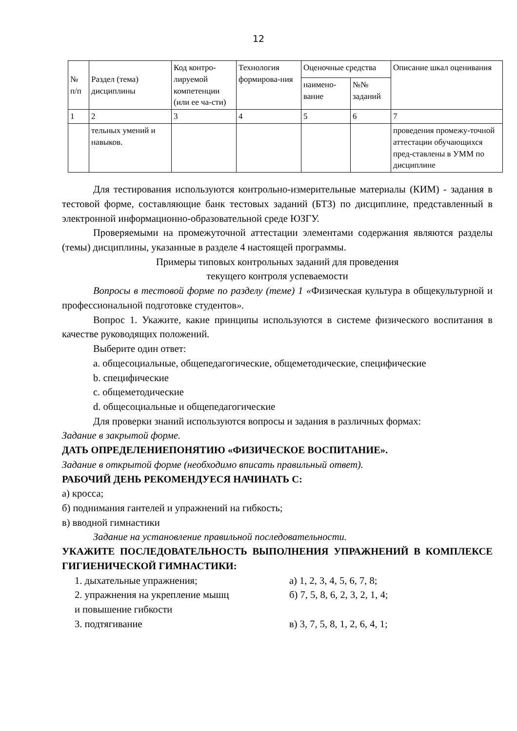12
| № п/п | Раздел (тема) дисциплины | Код контро-лируемой компетенции (или ее ча-сти) | Технология формирова-ния | Оценочные средства | | Описание шкал оценивания |
| --- | --- | --- | --- | --- | --- | --- |
| | | | | наимено-вание | №№ заданий | |
| 1 | 2 | 3 | 4 | 5 | 6 | 7 |
| | тельных умений и навыков. | | | | | проведения промежу-точной аттестации обучающихся пред-ставлены в УММ по дисциплине |
Для тестирования используются контрольно-измерительные материалы (КИМ) - задания в тестовой форме, составляющие банк тестовых заданий (БТЗ) по дисциплине, представленный в электронной информационно-образовательной среде ЮЗГУ.
Проверяемыми на промежуточной аттестации элементами содержания являются разделы (темы) дисциплины, указанные в разделе 4 настоящей программы.
Примеры типовых контрольных заданий для проведения
текущего контроля успеваемости
Вопросы в тестовой форме по разделу (теме) 1 «Физическая культура в общекультурной и профессиональной подготовке студентов».
Вопрос 1. Укажите, какие принципы используются в системе физического воспитания в качестве руководящих положений.
Выберите один ответ:
a. общесоциальные, общепедагогические, общеметодические, специфические
b. специфические
c. общеметодические
d. общесоциальные и общепедагогические
Для проверки знаний используются вопросы и задания в различных формах:
Задание в закрытой форме.
ДАТЬ ОПРЕДЕЛЕНИЕПОНЯТИЮ «ФИЗИЧЕСКОЕ ВОСПИТАНИЕ».
Задание в открытой форме (необходимо вписать правильный ответ).
РАБОЧИЙ ДЕНЬ РЕКОМЕНДУЕСЯ НАЧИНАТЬ С:
а) кросса;
б) поднимания гантелей и упражнений на гибкость;
в) вводной гимнастики
Задание на установление правильной последовательности.
УКАЖИТЕ ПОСЛЕДОВАТЕЛЬНОСТЬ ВЫПОЛНЕНИЯ УПРАЖНЕНИЙ В КОМПЛЕКСЕ ГИГИЕНИЧЕСКОЙ ГИМНАСТИКИ:
1. дыхательные упражнения; а) 1, 2, 3, 4, 5, 6, 7, 8;
2. упражнения на укрепление мышц
и повышение гибкости б) 7, 5, 8, 6, 2, 3, 2, 1, 4;
3. подтягивание в) 3, 7, 5, 8, 1, 2, 6, 4, 1;